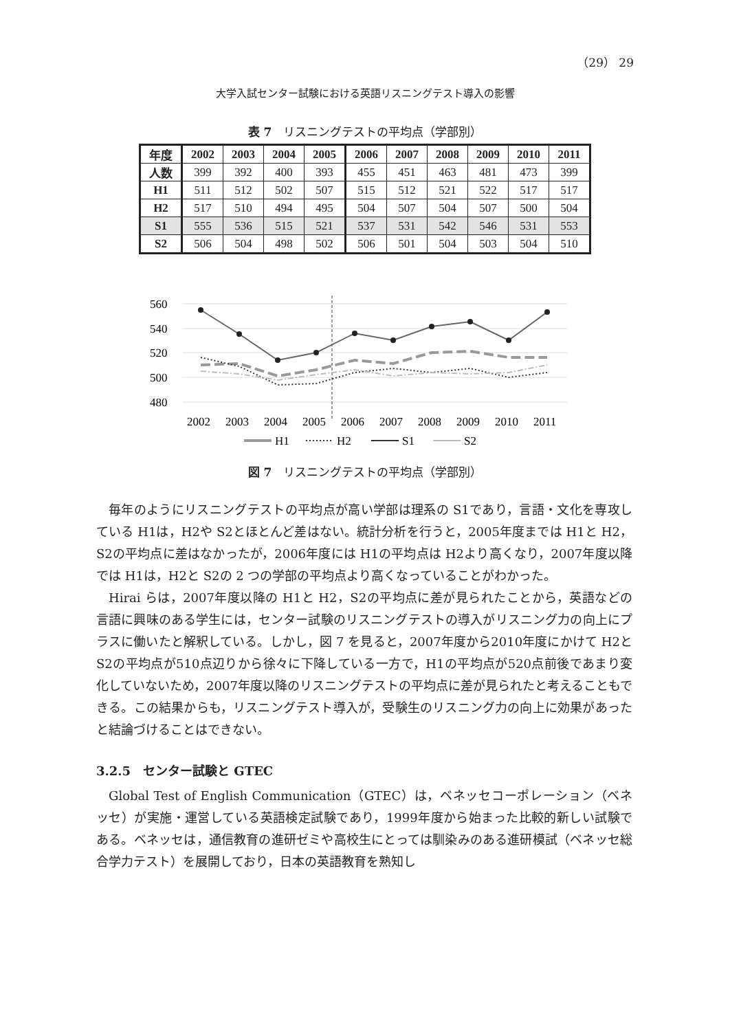（29） 29
大学入試センター試験における英語リスニングテスト導入の影響
表 7　リスニングテストの平均点（学部別）
| 年度 | 2002 | 2003 | 2004 | 2005 | 2006 | 2007 | 2008 | 2009 | 2010 | 2011 |
| --- | --- | --- | --- | --- | --- | --- | --- | --- | --- | --- |
| 人数 | 399 | 392 | 400 | 393 | 455 | 451 | 463 | 481 | 473 | 399 |
| H1 | 511 | 512 | 502 | 507 | 515 | 512 | 521 | 522 | 517 | 517 |
| H2 | 517 | 510 | 494 | 495 | 504 | 507 | 504 | 507 | 500 | 504 |
| S1 | 555 | 536 | 515 | 521 | 537 | 531 | 542 | 546 | 531 | 553 |
| S2 | 506 | 504 | 498 | 502 | 506 | 501 | 504 | 503 | 504 | 510 |
560
540
520
500
480
2002
2003
2004
2005
2006
2007
2008
2009
2010
2011
H1
H2
S1
S2
図 7　リスニングテストの平均点（学部別）
毎年のようにリスニングテストの平均点が高い学部は理系の S1であり，言語・文化を専攻している H1は，H2や S2とほとんど差はない。統計分析を行うと，2005年度までは H1と H2，S2の平均点に差はなかったが，2006年度には H1の平均点は H2より高くなり，2007年度以降では H1は，H2と S2の 2 つの学部の平均点より高くなっていることがわかった。
Hirai らは，2007年度以降の H1と H2，S2の平均点に差が見られたことから，英語などの言語に興味のある学生には，センター試験のリスニングテストの導入がリスニング力の向上にプラスに働いたと解釈している。しかし，図 7 を見ると，2007年度から2010年度にかけて H2と S2の平均点が510点辺りから徐々に下降している一方で，H1の平均点が520点前後であまり変化していないため，2007年度以降のリスニングテストの平均点に差が見られたと考えることもできる。この結果からも，リスニングテスト導入が，受験生のリスニング力の向上に効果があったと結論づけることはできない。
3.2.5　センター試験と GTEC
Global Test of English Communication（GTEC）は，ベネッセコーポレーション（ベネッセ）が実施・運営している英語検定試験であり，1999年度から始まった比較的新しい試験である。ベネッセは，通信教育の進研ゼミや高校生にとっては馴染みのある進研模試（ベネッセ総合学力テスト）を展開しており，日本の英語教育を熟知し